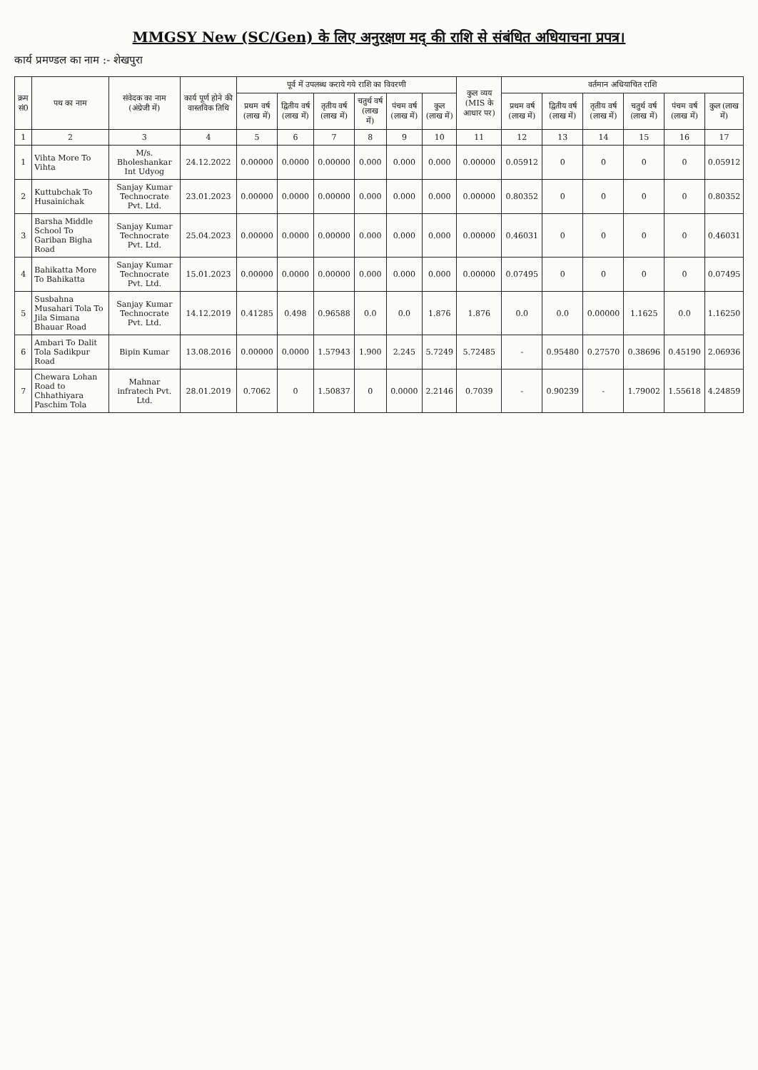MMGSY New (SC/Gen) के लिए अनुरक्षण मद् की राशि से संबंधित अधियाचना प्रपत्र।
कार्य प्रमण्डल का नाम :- शेखपुरा
| क्रम सं0 | पथ का नाम | संवेदक का नाम (अंग्रेजी में) | कार्य पूर्ण होने की वास्तविक तिथि | पूर्व में उपलब्ध कराये गये राशि का विवरणी | | | | | | कुल व्यय (MIS के आधार पर) | वर्तमान अधियाचित राशि | | | | | |
| --- | --- | --- | --- | --- | --- | --- | --- | --- | --- | --- | --- | --- | --- | --- | --- | --- |
| | | | | प्रथम वर्ष (लाख में) | द्वितीय वर्ष (लाख में) | तृतीय वर्ष (लाख में) | चतुर्थ वर्ष (लाख में) | पंचम वर्ष (लाख में) | कुल (लाख में) | | प्रथम वर्ष (लाख में) | द्वितीय वर्ष (लाख में) | तृतीय वर्ष (लाख में) | चतुर्थ वर्ष (लाख में) | पंचम वर्ष (लाख में) | कुल (लाख में) |
| 1 | 2 | 3 | 4 | 5 | 6 | 7 | 8 | 9 | 10 | 11 | 12 | 13 | 14 | 15 | 16 | 17 |
| 1 | Vihta More To Vihta | M/s. Bholeshankar Int Udyog | 24.12.2022 | 0.00000 | 0.0000 | 0.00000 | 0.000 | 0.000 | 0.000 | 0.00000 | 0.05912 | 0 | 0 | 0 | 0 | 0.05912 |
| 2 | Kuttubchak To Husainichak | Sanjay Kumar Technocrate Pvt. Ltd. | 23.01.2023 | 0.00000 | 0.0000 | 0.00000 | 0.000 | 0.000 | 0.000 | 0.00000 | 0.80352 | 0 | 0 | 0 | 0 | 0.80352 |
| 3 | Barsha Middle School To Gariban Bigha Road | Sanjay Kumar Technocrate Pvt. Ltd. | 25.04.2023 | 0.00000 | 0.0000 | 0.00000 | 0.000 | 0.000 | 0.000 | 0.00000 | 0.46031 | 0 | 0 | 0 | 0 | 0.46031 |
| 4 | Bahikatta More To Bahikatta | Sanjay Kumar Technocrate Pvt. Ltd. | 15.01.2023 | 0.00000 | 0.0000 | 0.00000 | 0.000 | 0.000 | 0.000 | 0.00000 | 0.07495 | 0 | 0 | 0 | 0 | 0.07495 |
| 5 | Susbahna Musahari Tola To Jila Simana Bhauar Road | Sanjay Kumar Technocrate Pvt. Ltd. | 14.12.2019 | 0.41285 | 0.498 | 0.96588 | 0.0 | 0.0 | 1.876 | 1.876 | 0.0 | 0.0 | 0.00000 | 1.1625 | 0.0 | 1.16250 |
| 6 | Ambari To Dalit Tola Sadikpur Road | Bipin Kumar | 13.08.2016 | 0.00000 | 0.0000 | 1.57943 | 1.900 | 2.245 | 5.7249 | 5.72485 | - | 0.95480 | 0.27570 | 0.38696 | 0.45190 | 2.06936 |
| 7 | Chewara Lohan Road to Chhathiyara Paschim Tola | Mahnar infratech Pvt. Ltd. | 28.01.2019 | 0.7062 | 0 | 1.50837 | 0 | 0.0000 | 2.2146 | 0.7039 | - | 0.90239 | - | 1.79002 | 1.55618 | 4.24859 |